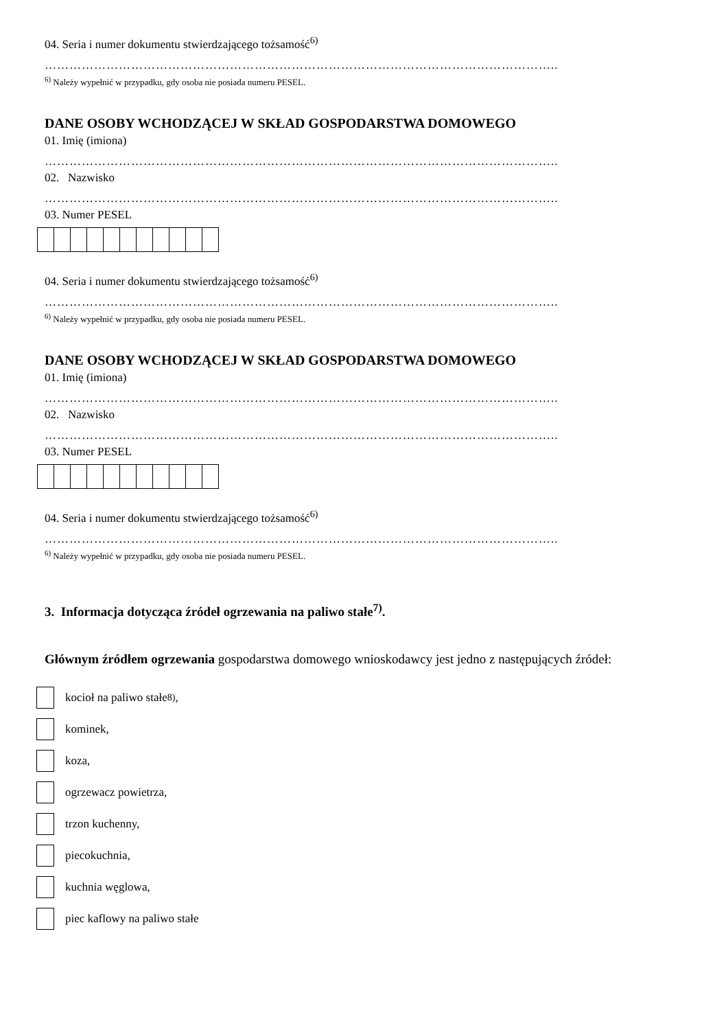04. Seria i numer dokumentu stwierdzającego tożsamość<sup>6)</sup>
……………………………………………………………………………………………………………..
<sup>6)</sup> Należy wypełnić w przypadku, gdy osoba nie posiada numeru PESEL.
DANE OSOBY WCHODZĄCEJ W SKŁAD GOSPODARSTWA DOMOWEGO
01. Imię (imiona)
……………………………………………………………………………………………………………..
02. Nazwisko
……………………………………………………………………………………………………………..
03. Numer PESEL
04. Seria i numer dokumentu stwierdzającego tożsamość<sup>6)</sup>
……………………………………………………………………………………………………………..
<sup>6)</sup> Należy wypełnić w przypadku, gdy osoba nie posiada numeru PESEL.
DANE OSOBY WCHODZĄCEJ W SKŁAD GOSPODARSTWA DOMOWEGO
01. Imię (imiona)
……………………………………………………………………………………………………………..
02. Nazwisko
……………………………………………………………………………………………………………..
03. Numer PESEL
04. Seria i numer dokumentu stwierdzającego tożsamość<sup>6)</sup>
……………………………………………………………………………………………………………..
<sup>6)</sup> Należy wypełnić w przypadku, gdy osoba nie posiada numeru PESEL.
3. Informacja dotycząca źródeł ogrzewania na paliwo stałe<sup>7)</sup>.
Głównym źródłem ogrzewania gospodarstwa domowego wnioskodawcy jest jedno z następujących źródeł:
kocioł na paliwo stałe<sup>8)</sup>,
kominek,
koza,
ogrzewacz powietrza,
trzon kuchenny,
piecokuchnia,
kuchnia węglowa,
piec kaflowy na paliwo stałe